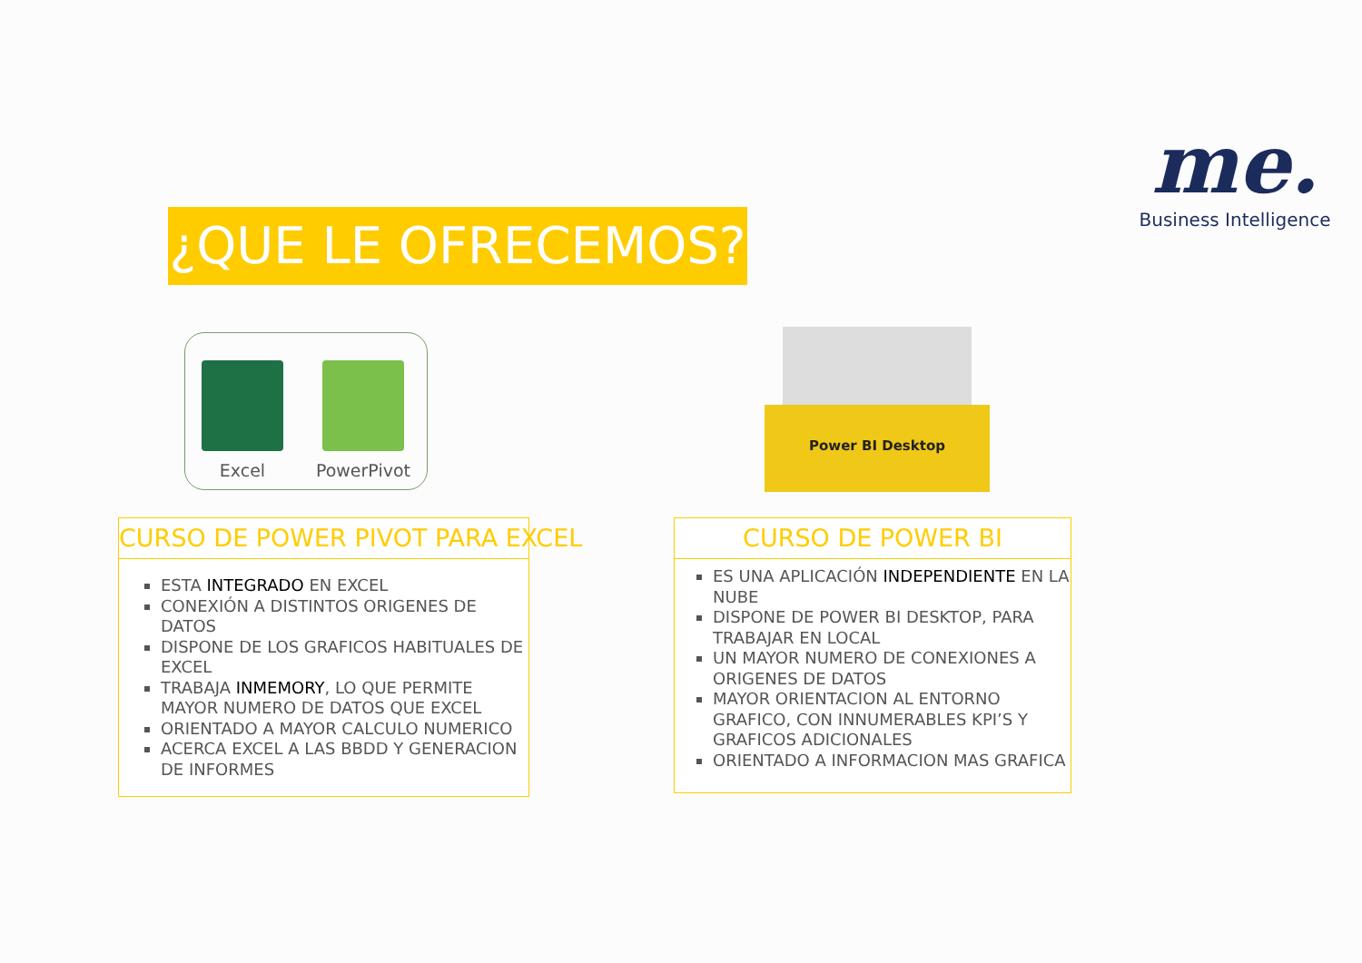me.
Business Intelligence
¿QUE LE OFRECEMOS?
Excel
PowerPivot
Power BI Desktop
CURSO DE POWER PIVOT PARA EXCEL
ESTA INTEGRADO EN EXCEL
CONEXIÓN A DISTINTOS ORIGENES DE DATOS
DISPONE DE LOS GRAFICOS HABITUALES DE EXCEL
TRABAJA INMEMORY, LO QUE PERMITE MAYOR NUMERO DE DATOS QUE EXCEL
ORIENTADO A MAYOR CALCULO NUMERICO
ACERCA EXCEL A LAS BBDD Y GENERACION DE INFORMES
CURSO DE POWER BI
ES UNA APLICACIÓN INDEPENDIENTE EN LA NUBE
DISPONE DE POWER BI DESKTOP, PARA TRABAJAR EN LOCAL
UN MAYOR NUMERO DE CONEXIONES A ORIGENES DE DATOS
MAYOR ORIENTACION AL ENTORNO GRAFICO, CON INNUMERABLES KPI’S Y GRAFICOS ADICIONALES
ORIENTADO A INFORMACION MAS GRAFICA